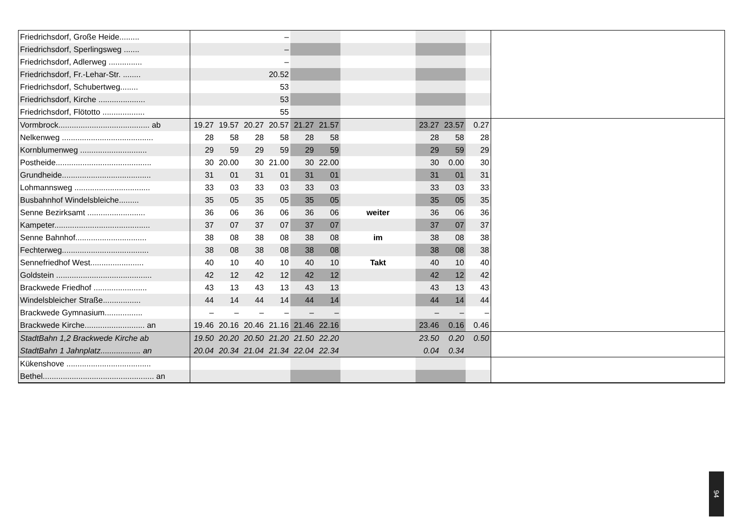| Friedrichsdorf, Große Heide......... | | | | – | | | | | | | |
| Friedrichsdorf, Sperlingsweg ....... | | | | – | | | | | | | |
| Friedrichsdorf, Adlerweg ............... | | | | – | | | | | | | |
| Friedrichsdorf, Fr.-Lehar-Str. ........ | | | | 20.52 | | | | | | | |
| Friedrichsdorf, Schubertweg........ | | | | 53 | | | | | | | |
| Friedrichsdorf, Kirche ..................... | | | | 53 | | | | | | | |
| Friedrichsdorf, Flötotto ................... | | | | 55 | | | | | | | |
| Vormbrock......................................... ab | 19.27 | 19.57 | 20.27 | 20.57 | 21.27 | 21.57 | | 23.27 | 23.57 | 0.27 | |
| Nelkenweg ......................................... | 28 | 58 | 28 | 58 | 28 | 58 | | 28 | 58 | 28 | |
| Kornblumenweg .............................. | 29 | 59 | 29 | 59 | 29 | 59 | | 29 | 59 | 29 | |
| Postheide........................................... | 30 | 20.00 | 30 | 21.00 | 30 | 22.00 | | 30 | 0.00 | 30 | |
| Grundheide........................................ | 31 | 01 | 31 | 01 | 31 | 01 | | 31 | 01 | 31 | |
| Lohmannsweg .................................. | 33 | 03 | 33 | 03 | 33 | 03 | | 33 | 03 | 33 | |
| Busbahnhof Windelsbleiche......... | 35 | 05 | 35 | 05 | 35 | 05 | | 35 | 05 | 35 | |
| Senne Bezirksamt .......................... | 36 | 06 | 36 | 06 | 36 | 06 | weiter | 36 | 06 | 36 | |
| Kampeter........................................... | 37 | 07 | 37 | 07 | 37 | 07 | | 37 | 07 | 37 | |
| Senne Bahnhof................................ | 38 | 08 | 38 | 08 | 38 | 08 | im | 38 | 08 | 38 | |
| Fechterweg....................................... | 38 | 08 | 38 | 08 | 38 | 08 | | 38 | 08 | 38 | |
| Sennefriedhof West........................ | 40 | 10 | 40 | 10 | 40 | 10 | Takt | 40 | 10 | 40 | |
| Goldstein ........................................... | 42 | 12 | 42 | 12 | 42 | 12 | | 42 | 12 | 42 | |
| Brackwede Friedhof ........................ | 43 | 13 | 43 | 13 | 43 | 13 | | 43 | 13 | 43 | |
| Windelsbleicher Straße................. | 44 | 14 | 44 | 14 | 44 | 14 | | 44 | 14 | 44 | |
| Brackwede Gymnasium................. | – | – | – | – | – | – | | – | – | – | |
| Brackwede Kirche........................... an | 19.46 | 20.16 | 20.46 | 21.16 | 21.46 | 22.16 | | 23.46 | 0.16 | 0.46 | |
| StadtBahn 1,2 Brackwede Kirche ab | 19.50 | 20.20 | 20.50 | 21.20 | 21.50 | 22.20 | | 23.50 | 0.20 | 0.50 | |
| StadtBahn 1 Jahnplatz.................. an | 20.04 | 20.34 | 21.04 | 21.34 | 22.04 | 22.34 | | 0.04 | 0.34 | | |
| Kükenshove ...................................... | | | | | | | | | | | |
| Bethel.................................................. an | | | | | | | | | | | |
94